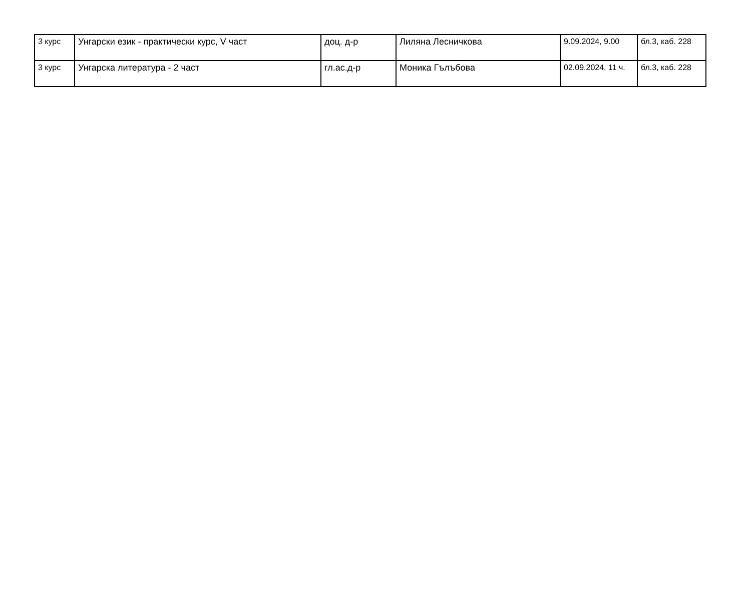| 3 курс | Унгарски език - практически курс, V част | доц. д-р | Лиляна Лесничкова | 9.09.2024, 9.00 | бл.3, каб. 228 |
| 3 курс | Унгарска литература - 2 част | гл.ас.д-р | Моника Гълъбова | 02.09.2024, 11 ч. | бл.3, каб. 228 |